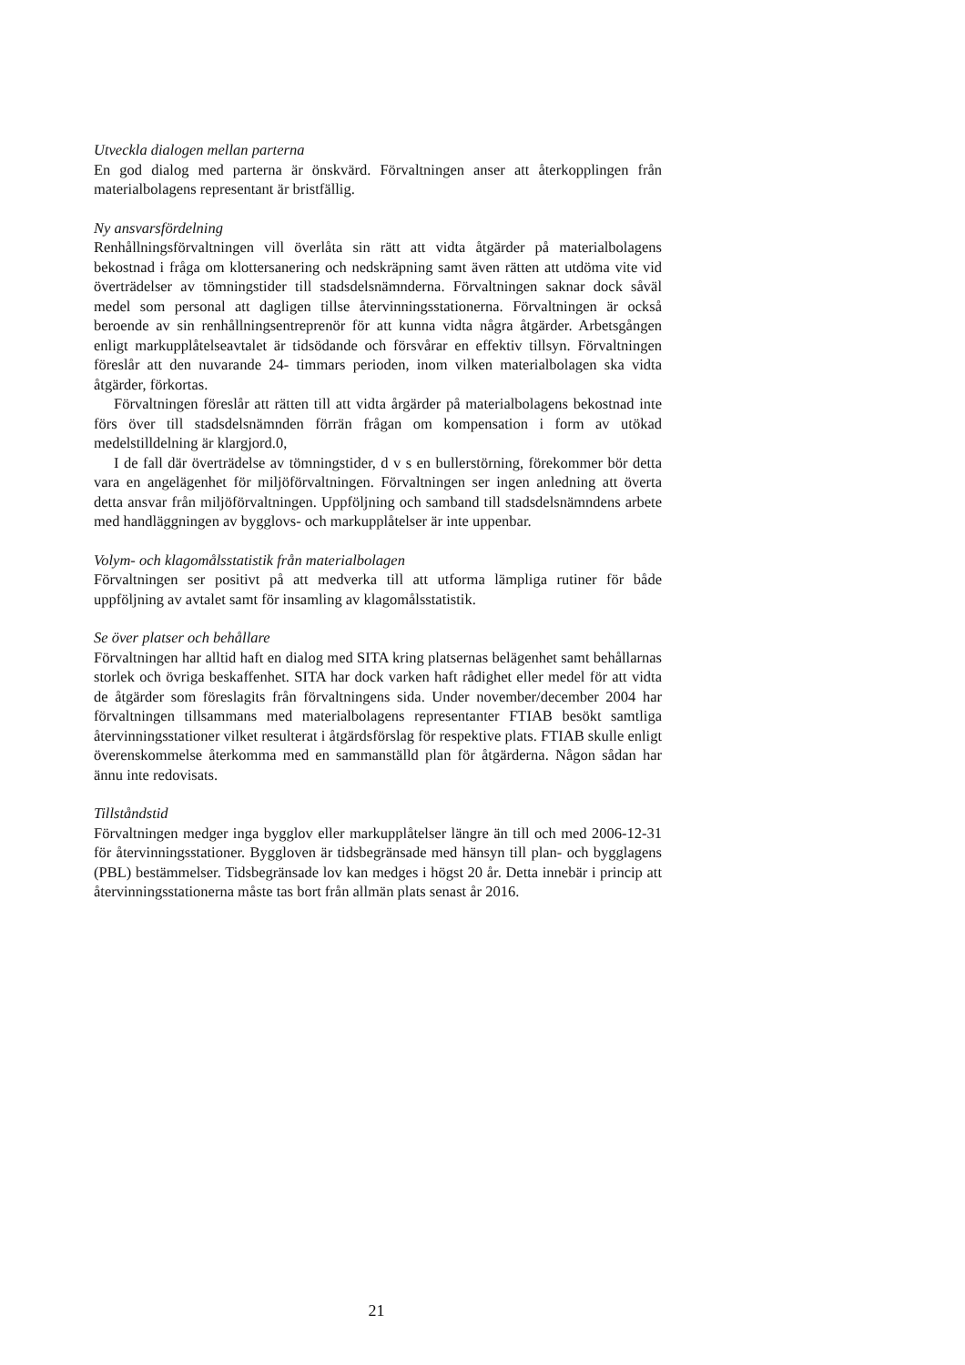Utveckla dialogen mellan parterna
En god dialog med parterna är önskvärd. Förvaltningen anser att återkopplingen från materialbolagens representant är bristfällig.
Ny ansvarsfördelning
Renhållningsförvaltningen vill överlåta sin rätt att vidta åtgärder på materialbolagens bekostnad i fråga om klottersanering och nedskräpning samt även rätten att utdöma vite vid överträdelser av tömningstider till stadsdelsnämnderna. Förvaltningen saknar dock såväl medel som personal att dagligen tillse återvinningsstationerna. Förvaltningen är också beroende av sin renhållningsentreprenör för att kunna vidta några åtgärder. Arbetsgången enligt markupplåtelseavtalet är tidsödande och försvårar en effektiv tillsyn. Förvaltningen föreslår att den nuvarande 24- timmars perioden, inom vilken materialbolagen ska vidta åtgärder, förkortas.
Förvaltningen föreslår att rätten till att vidta årgärder på materialbolagens bekostnad inte förs över till stadsdelsnämnden förrän frågan om kompensation i form av utökad medelstilldelning är klargjord.0,
I de fall där överträdelse av tömningstider, d v s en bullerstörning, förekommer bör detta vara en angelägenhet för miljöförvaltningen. Förvaltningen ser ingen anledning att överta detta ansvar från miljöförvaltningen. Uppföljning och samband till stadsdelsnämndens arbete med handläggningen av bygglovs- och markupplåtelser är inte uppenbar.
Volym- och klagomålsstatistik från materialbolagen
Förvaltningen ser positivt på att medverka till att utforma lämpliga rutiner för både uppföljning av avtalet samt för insamling av klagomålsstatistik.
Se över platser och behållare
Förvaltningen har alltid haft en dialog med SITA kring platsernas belägenhet samt behållarnas storlek och övriga beskaffenhet. SITA har dock varken haft rådighet eller medel för att vidta de åtgärder som föreslagits från förvaltningens sida. Under november/december 2004 har förvaltningen tillsammans med materialbolagens representanter FTIAB besökt samtliga återvinningsstationer vilket resulterat i åtgärdsförslag för respektive plats. FTIAB skulle enligt överenskommelse återkomma med en sammanställd plan för åtgärderna. Någon sådan har ännu inte redovisats.
Tillståndstid
Förvaltningen medger inga bygglov eller markupplåtelser längre än till och med 2006-12-31 för återvinningsstationer. Byggloven är tidsbegränsade med hänsyn till plan- och bygglagens (PBL) bestämmelser. Tidsbegränsade lov kan medges i högst 20 år. Detta innebär i princip att återvinningsstationerna måste tas bort från allmän plats senast år 2016.
21